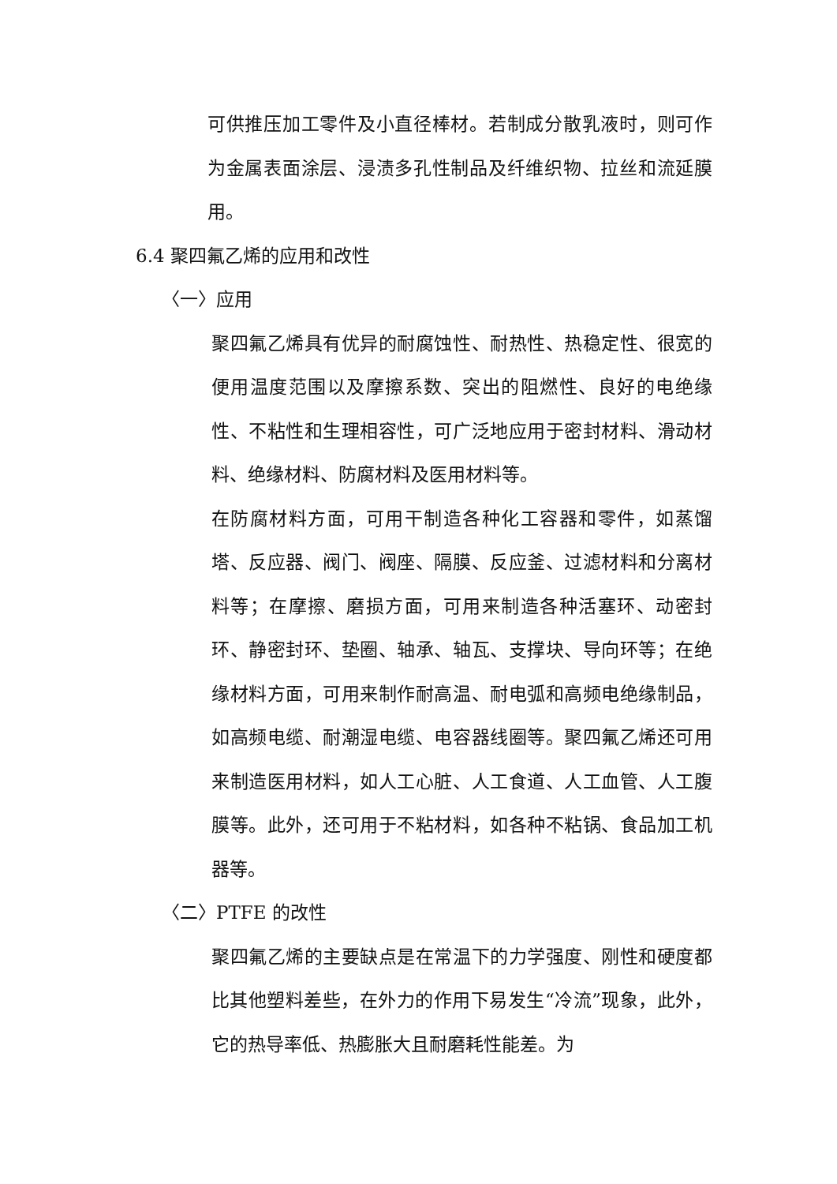可供推压加工零件及小直径棒材。若制成分散乳液时，则可作为金属表面涂层、浸渍多孔性制品及纤维织物、拉丝和流延膜用。
6.4 聚四氟乙烯的应用和改性
〈一〉应用
聚四氟乙烯具有优异的耐腐蚀性、耐热性、热稳定性、很宽的便用温度范围以及摩擦系数、突出的阻燃性、良好的电绝缘性、不粘性和生理相容性，可广泛地应用于密封材料、滑动材料、绝缘材料、防腐材料及医用材料等。
在防腐材料方面，可用干制造各种化工容器和零件，如蒸馏塔、反应器、阀门、阀座、隔膜、反应釜、过滤材料和分离材料等；在摩擦、磨损方面，可用来制造各种活塞环、动密封环、静密封环、垫圈、轴承、轴瓦、支撑块、导向环等；在绝缘材料方面，可用来制作耐高温、耐电弧和高频电绝缘制品，如高频电缆、耐潮湿电缆、电容器线圈等。聚四氟乙烯还可用来制造医用材料，如人工心脏、人工食道、人工血管、人工腹膜等。此外，还可用于不粘材料，如各种不粘锅、食品加工机器等。
〈二〉PTFE 的改性
聚四氟乙烯的主要缺点是在常温下的力学强度、刚性和硬度都比其他塑料差些，在外力的作用下易发生“冷流”现象，此外，它的热导率低、热膨胀大且耐磨耗性能差。为